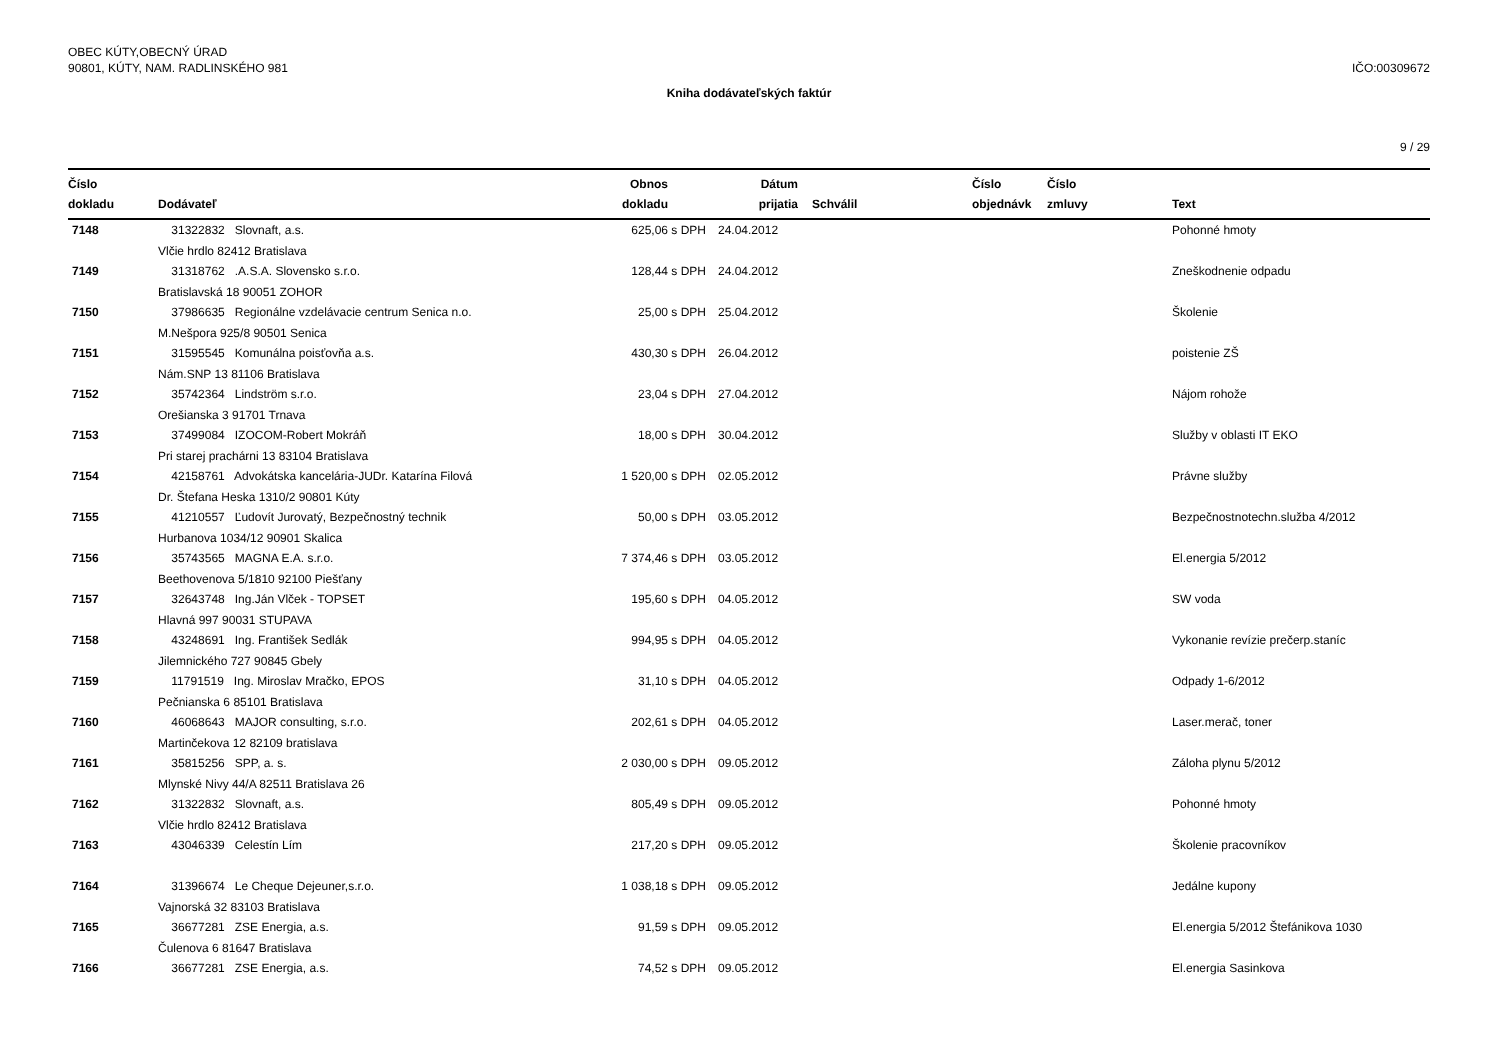OBEC KÚTY,OBECNÝ ÚRAD
90801, KÚTY, NAM. RADLINSKÉHO 981
IČO:00309672
Kniha dodávateľských faktúr
9 / 29
| Číslo dokladu | Dodávateľ | Obnos dokladu | | Dátum prijatia | Schválil | Číslo objednávk | Číslo zmluvy | Text |
| --- | --- | --- | --- | --- | --- | --- | --- | --- |
| 7148 | 31322832 Slovnaft, a.s. | 625,06 | s DPH | 24.04.2012 | | | | Pohonné hmoty |
| | Vlčie hrdlo 82412 Bratislava | | | | | | | |
| 7149 | 31318762 .A.S.A. Slovensko s.r.o. | 128,44 | s DPH | 24.04.2012 | | | | Zneškodnenie odpadu |
| | Bratislavská 18 90051 ZOHOR | | | | | | | |
| 7150 | 37986635 Regionálne vzdelávacie centrum Senica n.o. | 25,00 | s DPH | 25.04.2012 | | | | Školenie |
| | M.Nešpora 925/8 90501 Senica | | | | | | | |
| 7151 | 31595545 Komunálna poisťovňa a.s. | 430,30 | s DPH | 26.04.2012 | | | | poistenie ZŠ |
| | Nám.SNP 13 81106 Bratislava | | | | | | | |
| 7152 | 35742364 Lindström s.r.o. | 23,04 | s DPH | 27.04.2012 | | | | Nájom rohože |
| | Orešianska 3 91701 Trnava | | | | | | | |
| 7153 | 37499084 IZOCOM-Robert Mokráň | 18,00 | s DPH | 30.04.2012 | | | | Služby v oblasti IT EKO |
| | Pri starej prachárni 13 83104 Bratislava | | | | | | | |
| 7154 | 42158761 Advokátska kancelária-JUDr. Katarína Filová | 1 520,00 | s DPH | 02.05.2012 | | | | Právne služby |
| | Dr. Štefana Heska 1310/2 90801 Kúty | | | | | | | |
| 7155 | 41210557 Ľudovít Jurovatý, Bezpečnostný technik | 50,00 | s DPH | 03.05.2012 | | | | Bezpečnostnotechn.služba 4/2012 |
| | Hurbanova 1034/12 90901 Skalica | | | | | | | |
| 7156 | 35743565 MAGNA E.A. s.r.o. | 7 374,46 | s DPH | 03.05.2012 | | | | El.energia 5/2012 |
| | Beethovenova 5/1810 92100 Piešťany | | | | | | | |
| 7157 | 32643748 Ing.Ján Vlček - TOPSET | 195,60 | s DPH | 04.05.2012 | | | | SW voda |
| | Hlavná 997 90031 STUPAVA | | | | | | | |
| 7158 | 43248691 Ing. František Sedlák | 994,95 | s DPH | 04.05.2012 | | | | Vykonanie revízie prečerp.staníc |
| | Jilemnického 727 90845 Gbely | | | | | | | |
| 7159 | 11791519 Ing. Miroslav Mračko, EPOS | 31,10 | s DPH | 04.05.2012 | | | | Odpady 1-6/2012 |
| | Pečnianska 6 85101 Bratislava | | | | | | | |
| 7160 | 46068643 MAJOR consulting, s.r.o. | 202,61 | s DPH | 04.05.2012 | | | | Laser.merač, toner |
| | Martinčekova 12 82109 bratislava | | | | | | | |
| 7161 | 35815256 SPP, a. s. | 2 030,00 | s DPH | 09.05.2012 | | | | Záloha plynu 5/2012 |
| | Mlynské Nivy 44/A 82511 Bratislava 26 | | | | | | | |
| 7162 | 31322832 Slovnaft, a.s. | 805,49 | s DPH | 09.05.2012 | | | | Pohonné hmoty |
| | Vlčie hrdlo 82412 Bratislava | | | | | | | |
| 7163 | 43046339 Celestín Lím | 217,20 | s DPH | 09.05.2012 | | | | Školenie pracovníkov |
| 7164 | 31396674 Le Cheque Dejeuner,s.r.o. | 1 038,18 | s DPH | 09.05.2012 | | | | Jedálne kupony |
| | Vajnorská 32 83103 Bratislava | | | | | | | |
| 7165 | 36677281 ZSE Energia, a.s. | 91,59 | s DPH | 09.05.2012 | | | | El.energia 5/2012 Štefánikova 1030 |
| | Čulenova 6 81647 Bratislava | | | | | | | |
| 7166 | 36677281 ZSE Energia, a.s. | 74,52 | s DPH | 09.05.2012 | | | | El.energia Sasinkova |